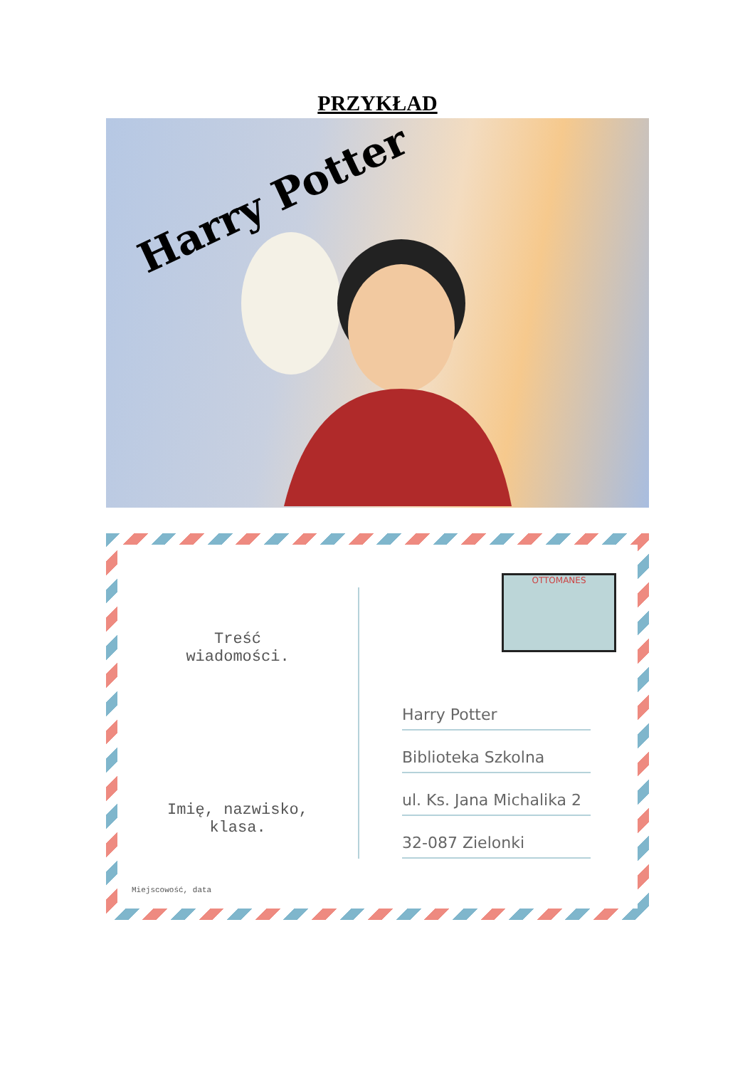PRZYKŁAD
Harry Potter
Treść
wiadomości.
Imię, nazwisko,
klasa.
OTTOMANES
Harry Potter
Biblioteka Szkolna
ul. Ks. Jana Michalika 2
32-087 Zielonki
Miejscowość, data